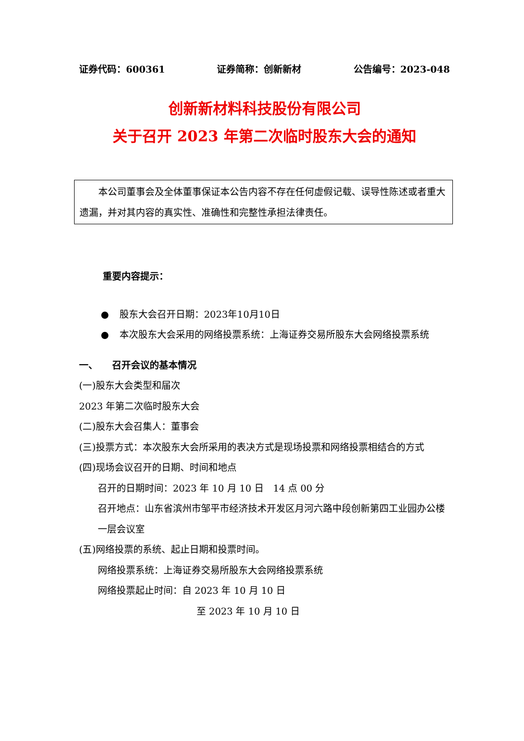证券代码：600361 证券简称：创新新材 公告编号：2023-048
创新新材料科技股份有限公司
关于召开 2023 年第二次临时股东大会的通知
　　本公司董事会及全体董事保证本公告内容不存在任何虚假记载、误导性陈述或者重大遗漏，并对其内容的真实性、准确性和完整性承担法律责任。
重要内容提示：
● 股东大会召开日期：2023年10月10日
● 本次股东大会采用的网络投票系统：上海证券交易所股东大会网络投票系统
一、　　召开会议的基本情况
(一)股东大会类型和届次
2023 年第二次临时股东大会
(二)股东大会召集人：董事会
(三)投票方式：本次股东大会所采用的表决方式是现场投票和网络投票相结合的方式
(四)现场会议召开的日期、时间和地点
召开的日期时间：2023 年 10 月 10 日　14 点 00 分
召开地点：山东省滨州市邹平市经济技术开发区月河六路中段创新第四工业园办公楼一层会议室
(五)网络投票的系统、起止日期和投票时间。
网络投票系统：上海证券交易所股东大会网络投票系统
网络投票起止时间：自 2023 年 10 月 10 日
至 2023 年 10 月 10 日